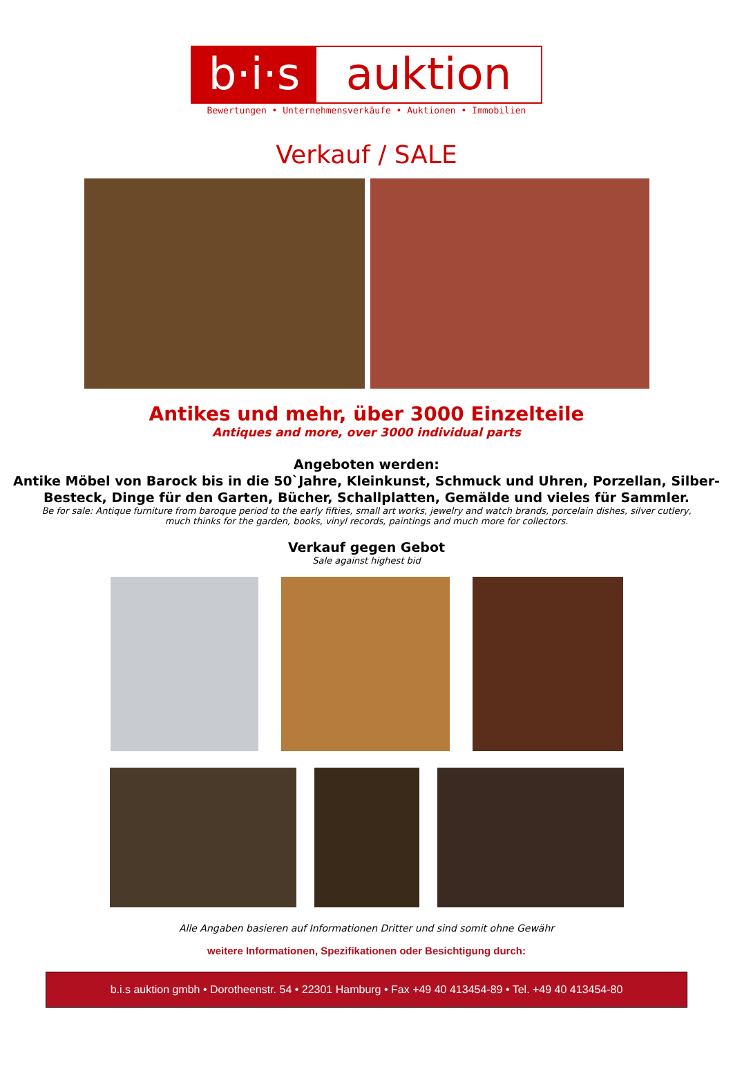b·i·s
auktion
Bewertungen • Unternehmensverkäufe • Auktionen • Immobilien
Verkauf / SALE
Antikes und mehr, über 3000 Einzelteile
Antiques and more, over 3000 individual parts
Angeboten werden:
Antike Möbel von Barock bis in die 50`Jahre, Kleinkunst, Schmuck und Uhren, Porzellan, Silber-Besteck, Dinge für den Garten, Bücher, Schallplatten, Gemälde und vieles für Sammler.
Be for sale: Antique furniture from baroque period to the early fifties, small art works, jewelry and watch brands, porcelain dishes, silver cutlery, much thinks for the garden, books, vinyl records, paintings and much more for collectors.
Verkauf gegen Gebot
Sale against highest bid
Alle Angaben basieren auf Informationen Dritter und sind somit ohne Gewähr
weitere Informationen, Spezifikationen oder Besichtigung durch:
b.i.s auktion gmbh • Dorotheenstr. 54 • 22301 Hamburg • Fax +49 40 413454-89 • Tel. +49 40 413454-80